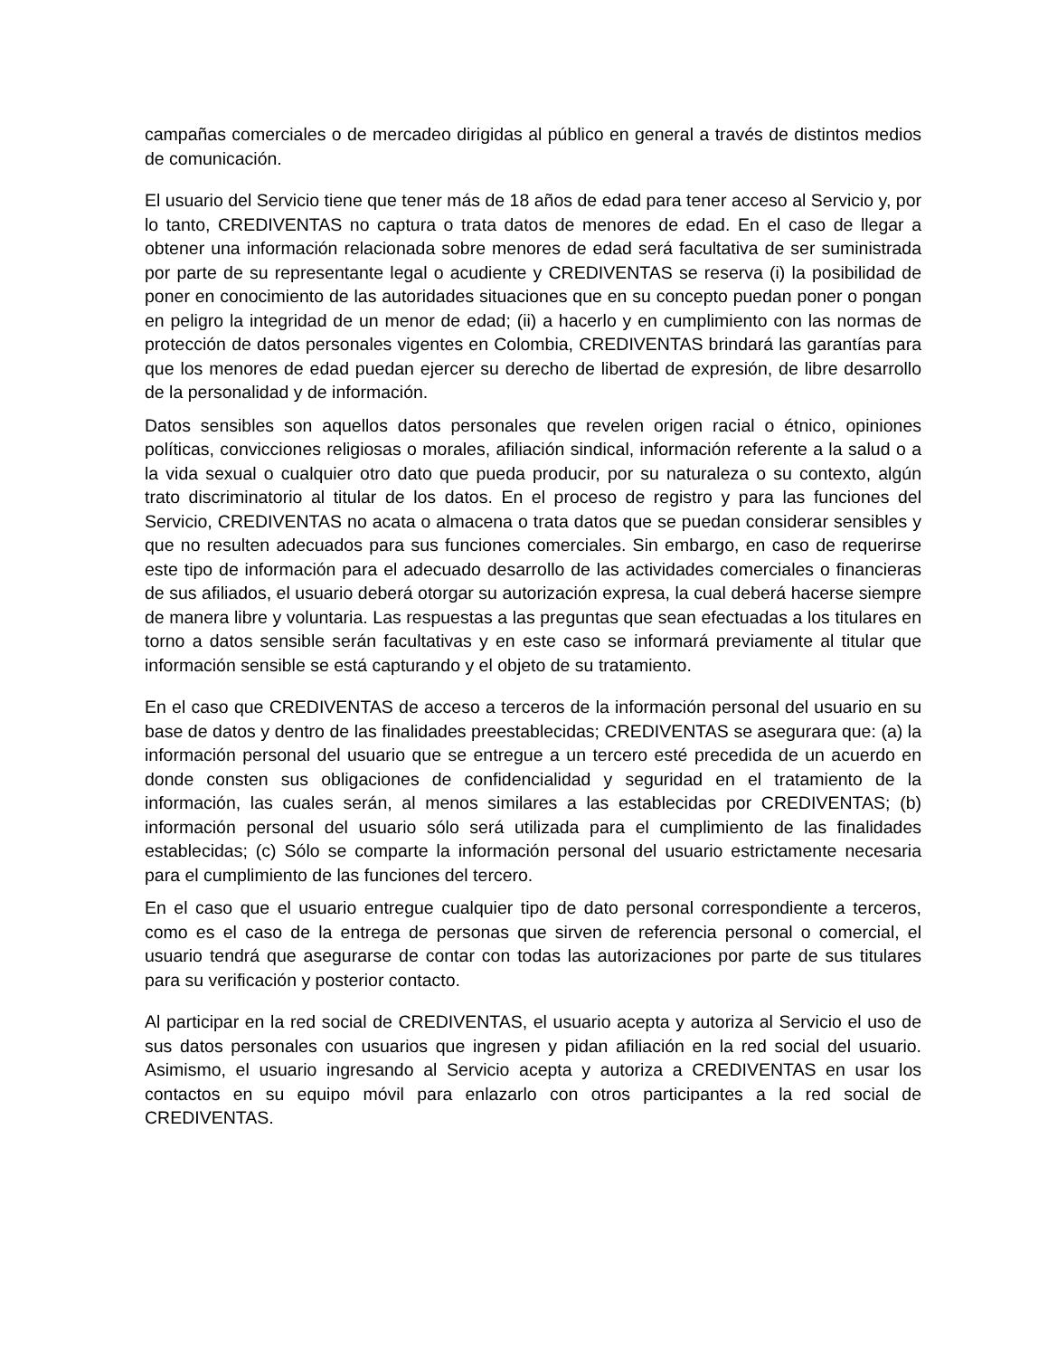campañas comerciales o de mercadeo dirigidas al público en general a través de distintos medios de comunicación.
El usuario del Servicio tiene que tener más de 18 años de edad para tener acceso al Servicio y, por lo tanto, CREDIVENTAS no captura o trata datos de menores de edad. En el caso de llegar a obtener una información relacionada sobre menores de edad será facultativa de ser suministrada por parte de su representante legal o acudiente y CREDIVENTAS se reserva (i) la posibilidad de poner en conocimiento de las autoridades situaciones que en su concepto puedan poner o pongan en peligro la integridad de un menor de edad; (ii) a hacerlo y en cumplimiento con las normas de protección de datos personales vigentes en Colombia, CREDIVENTAS brindará las garantías para que los menores de edad puedan ejercer su derecho de libertad de expresión, de libre desarrollo de la personalidad y de información.
Datos sensibles son aquellos datos personales que revelen origen racial o étnico, opiniones políticas, convicciones religiosas o morales, afiliación sindical, información referente a la salud o a la vida sexual o cualquier otro dato que pueda producir, por su naturaleza o su contexto, algún trato discriminatorio al titular de los datos. En el proceso de registro y para las funciones del Servicio, CREDIVENTAS no acata o almacena o trata datos que se puedan considerar sensibles y que no resulten adecuados para sus funciones comerciales. Sin embargo, en caso de requerirse este tipo de información para el adecuado desarrollo de las actividades comerciales o financieras de sus afiliados, el usuario deberá otorgar su autorización expresa, la cual deberá hacerse siempre de manera libre y voluntaria. Las respuestas a las preguntas que sean efectuadas a los titulares en torno a datos sensible serán facultativas y en este caso se informará previamente al titular que información sensible se está capturando y el objeto de su tratamiento.
En el caso que CREDIVENTAS de acceso a terceros de la información personal del usuario en su base de datos y dentro de las finalidades preestablecidas; CREDIVENTAS se asegurara que: (a) la información personal del usuario que se entregue a un tercero esté precedida de un acuerdo en donde consten sus obligaciones de confidencialidad y seguridad en el tratamiento de la información, las cuales serán, al menos similares a las establecidas por CREDIVENTAS; (b) información personal del usuario sólo será utilizada para el cumplimiento de las finalidades establecidas; (c) Sólo se comparte la información personal del usuario estrictamente necesaria para el cumplimiento de las funciones del tercero.
En el caso que el usuario entregue cualquier tipo de dato personal correspondiente a terceros, como es el caso de la entrega de personas que sirven de referencia personal o comercial, el usuario tendrá que asegurarse de contar con todas las autorizaciones por parte de sus titulares para su verificación y posterior contacto.
Al participar en la red social de CREDIVENTAS, el usuario acepta y autoriza al Servicio el uso de sus datos personales con usuarios que ingresen y pidan afiliación en la red social del usuario. Asimismo, el usuario ingresando al Servicio acepta y autoriza a CREDIVENTAS en usar los contactos en su equipo móvil para enlazarlo con otros participantes a la red social de CREDIVENTAS.